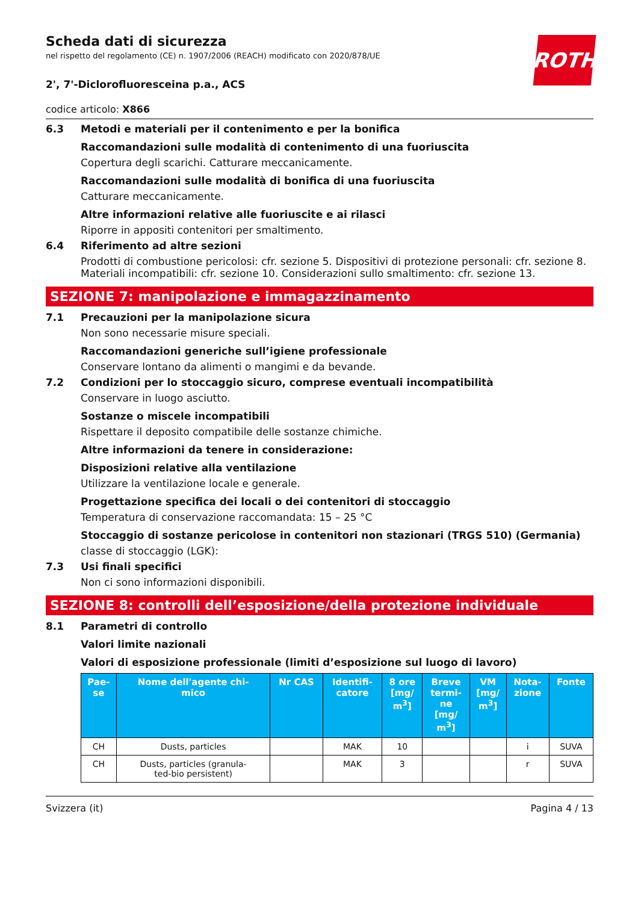ROTH
Scheda dati di sicurezza
nel rispetto del regolamento (CE) n. 1907/2006 (REACH) modificato con 2020/878/UE
2', 7'-Diclorofluoresceina p.a., ACS
codice articolo: X866
6.3 Metodi e materiali per il contenimento e per la bonifica
Raccomandazioni sulle modalità di contenimento di una fuoriuscita
Copertura degli scarichi. Catturare meccanicamente.
Raccomandazioni sulle modalità di bonifica di una fuoriuscita
Catturare meccanicamente.
Altre informazioni relative alle fuoriuscite e ai rilasci
Riporre in appositi contenitori per smaltimento.
6.4 Riferimento ad altre sezioni
Prodotti di combustione pericolosi: cfr. sezione 5. Dispositivi di protezione personali: cfr. sezione 8. Materiali incompatibili: cfr. sezione 10. Considerazioni sullo smaltimento: cfr. sezione 13.
SEZIONE 7: manipolazione e immagazzinamento
7.1 Precauzioni per la manipolazione sicura
Non sono necessarie misure speciali.
Raccomandazioni generiche sull’igiene professionale
Conservare lontano da alimenti o mangimi e da bevande.
7.2 Condizioni per lo stoccaggio sicuro, comprese eventuali incompatibilità
Conservare in luogo asciutto.
Sostanze o miscele incompatibili
Rispettare il deposito compatibile delle sostanze chimiche.
Altre informazioni da tenere in considerazione:
Disposizioni relative alla ventilazione
Utilizzare la ventilazione locale e generale.
Progettazione specifica dei locali o dei contenitori di stoccaggio
Temperatura di conservazione raccomandata: 15 – 25 °C
Stoccaggio di sostanze pericolose in contenitori non stazionari (TRGS 510) (Germania)
classe di stoccaggio (LGK):
7.3 Usi finali specifici
Non ci sono informazioni disponibili.
SEZIONE 8: controlli dell’esposizione/della protezione individuale
8.1 Parametri di controllo
Valori limite nazionali
Valori di esposizione professionale (limiti d’esposizione sul luogo di lavoro)
| Pae- se | Nome dell'agente chi- mico | Nr CAS | Identifi- catore | 8 ore [mg/ m<sup>3</sup>] | Breve termi- ne [mg/ m<sup>3</sup>] | VM [mg/ m<sup>3</sup>] | Nota- zione | Fonte |
| --- | --- | --- | --- | --- | --- | --- | --- | --- |
| CH | Dusts, particles | | MAK | 10 | | | i | SUVA |
| CH | Dusts, particles (granula- ted-bio persistent) | | MAK | 3 | | | r | SUVA |
Svizzera (it) Pagina 4 / 13